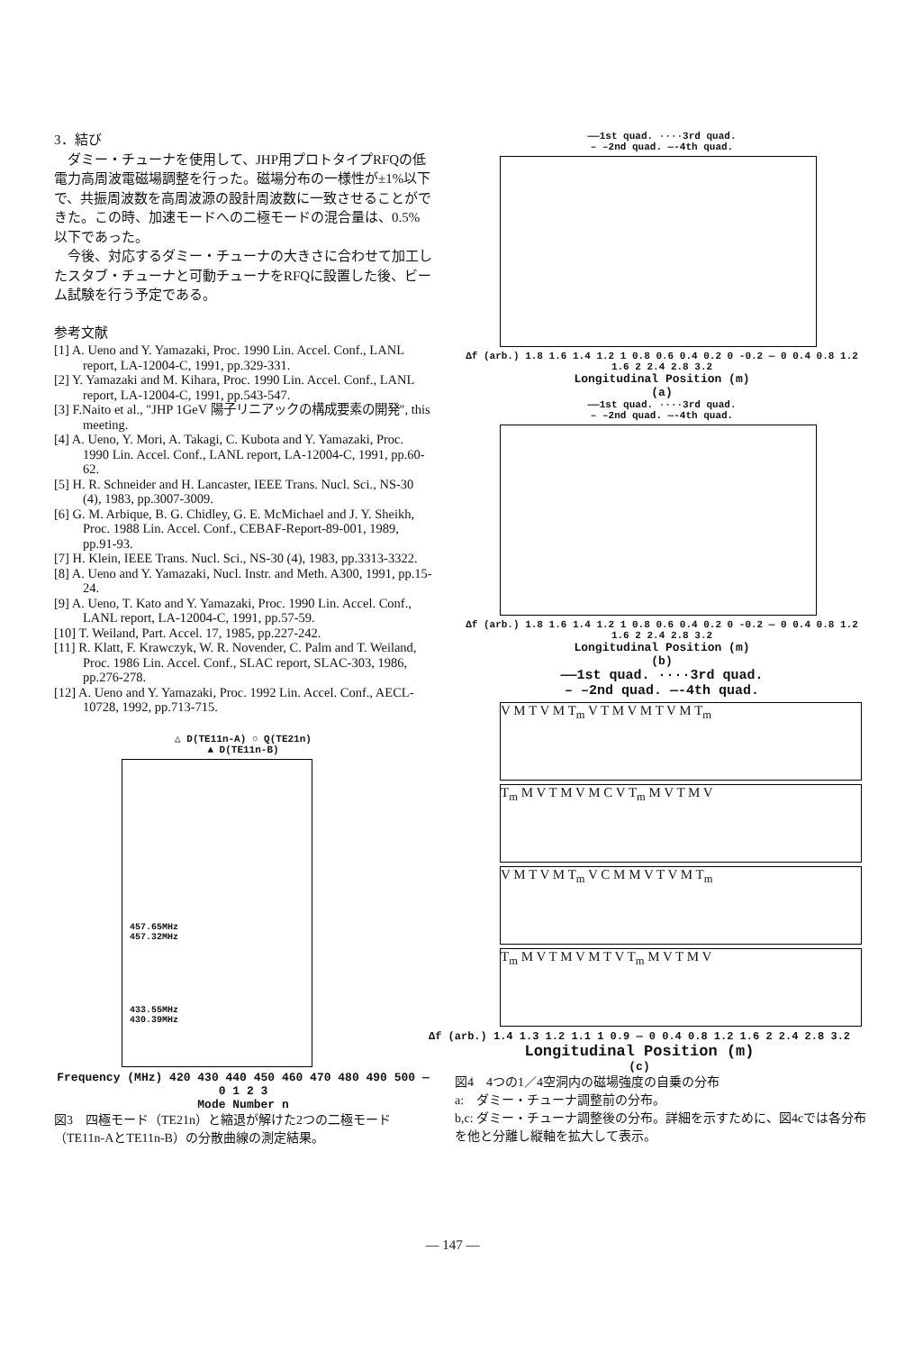3．結び
　ダミー・チューナを使用して、JHP用プロトタイプRFQの低電力高周波電磁場調整を行った。磁場分布の一様性が±1%以下で、共振周波数を高周波源の設計周波数に一致させることができた。この時、加速モードへの二極モードの混合量は、0.5%以下であった。
　今後、対応するダミー・チューナの大きさに合わせて加工したスタブ・チューナと可動チューナをRFQに設置した後、ビーム試験を行う予定である。
参考文献
[1] A. Ueno and Y. Yamazaki, Proc. 1990 Lin. Accel. Conf., LANL report, LA-12004-C, 1991, pp.329-331.
[2] Y. Yamazaki and M. Kihara, Proc. 1990 Lin. Accel. Conf., LANL report, LA-12004-C, 1991, pp.543-547.
[3] F.Naito et al., "JHP 1GeV 陽子リニアックの構成要素の開発", this meeting.
[4] A. Ueno, Y. Mori, A. Takagi, C. Kubota and Y. Yamazaki, Proc. 1990 Lin. Accel. Conf., LANL report, LA-12004-C, 1991, pp.60-62.
[5] H. R. Schneider and H. Lancaster, IEEE Trans. Nucl. Sci., NS-30 (4), 1983, pp.3007-3009.
[6] G. M. Arbique, B. G. Chidley, G. E. McMichael and J. Y. Sheikh, Proc. 1988 Lin. Accel. Conf., CEBAF-Report-89-001, 1989, pp.91-93.
[7] H. Klein, IEEE Trans. Nucl. Sci., NS-30 (4), 1983, pp.3313-3322.
[8] A. Ueno and Y. Yamazaki, Nucl. Instr. and Meth. A300, 1991, pp.15-24.
[9] A. Ueno, T. Kato and Y. Yamazaki, Proc. 1990 Lin. Accel. Conf., LANL report, LA-12004-C, 1991, pp.57-59.
[10] T. Weiland, Part. Accel. 17, 1985, pp.227-242.
[11] R. Klatt, F. Krawczyk, W. R. Novender, C. Palm and T. Weiland, Proc. 1986 Lin. Accel. Conf., SLAC report, SLAC-303, 1986, pp.276-278.
[12] A. Ueno and Y. Yamazaki, Proc. 1992 Lin. Accel. Conf., AECL-10728, 1992, pp.713-715.
△ D(TE11n-A) ○ Q(TE21n)
▲ D(TE11n-B)
457.65MHz
457.32MHz
433.55MHz
430.39MHz
Frequency (MHz) 420 430 440 450 460 470 480 490 500 — 0 1 2 3
Mode Number n
図3　四極モード（TE21n）と縮退が解けた2つの二極モード（TE11n-AとTE11n-B）の分散曲線の測定結果。
——1st quad. ····3rd quad.
– –2nd quad. —-4th quad.
Δf (arb.) 1.8 1.6 1.4 1.2 1 0.8 0.6 0.4 0.2 0 -0.2 — 0 0.4 0.8 1.2 1.6 2 2.4 2.8 3.2
Longitudinal Position (m)
(a)
——1st quad. ····3rd quad.
– –2nd quad. —-4th quad.
Δf (arb.) 1.8 1.6 1.4 1.2 1 0.8 0.6 0.4 0.2 0 -0.2 — 0 0.4 0.8 1.2 1.6 2 2.4 2.8 3.2
Longitudinal Position (m)
(b)
——1st quad. ····3rd quad.
– –2nd quad. —-4th quad.
V M T V M T<sub>m</sub> V T M V M T V M T<sub>m</sub>
T<sub>m</sub> M V T M V M C V T<sub>m</sub> M V T M V
V M T V M T<sub>m</sub> V C M M V T V M T<sub>m</sub>
T<sub>m</sub> M V T M V M T V T<sub>m</sub> M V T M V
Δf (arb.) 1.4 1.3 1.2 1.1 1 0.9 — 0 0.4 0.8 1.2 1.6 2 2.4 2.8 3.2
Longitudinal Position (m)
(c)
図4　4つの1／4空洞内の磁場強度の自乗の分布
a:　ダミー・チューナ調整前の分布。
b,c: ダミー・チューナ調整後の分布。詳細を示すために、図4cでは各分布を他と分離し縦軸を拡大して表示。
— 147 —